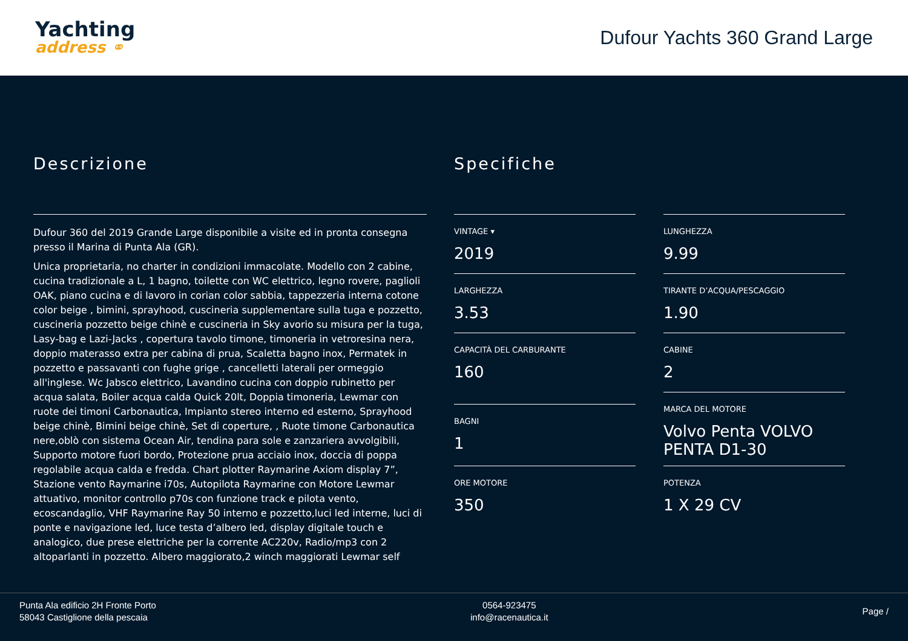Yachting
address ⚭
Dufour Yachts 360 Grand Large
Descrizione
Dufour 360 del 2019 Grande Large disponibile a visite ed in pronta consegna presso il Marina di Punta Ala (GR).
Unica proprietaria, no charter in condizioni immacolate. Modello con 2 cabine, cucina tradizionale a L, 1 bagno, toilette con WC elettrico, legno rovere, paglioli OAK, piano cucina e di lavoro in corian color sabbia, tappezzeria interna cotone color beige , bimini, sprayhood, cuscineria supplementare sulla tuga e pozzetto, cuscineria pozzetto beige chinè e cuscineria in Sky avorio su misura per la tuga, Lasy-bag e Lazi-Jacks , copertura tavolo timone, timoneria in vetroresina nera, doppio materasso extra per cabina di prua, Scaletta bagno inox, Permatek in pozzetto e passavanti con fughe grige , cancelletti laterali per ormeggio all'inglese. Wc Jabsco elettrico, Lavandino cucina con doppio rubinetto per acqua salata, Boiler acqua calda Quick 20lt, Doppia timoneria, Lewmar con ruote dei timoni Carbonautica, Impianto stereo interno ed esterno, Sprayhood beige chinè, Bimini beige chinè, Set di coperture, , Ruote timone Carbonautica nere,oblò con sistema Ocean Air, tendina para sole e zanzariera avvolgibili, Supporto motore fuori bordo, Protezione prua acciaio inox, doccia di poppa regolabile acqua calda e fredda. Chart plotter Raymarine Axiom display 7”, Stazione vento Raymarine i70s, Autopilota Raymarine con Motore Lewmar attuativo, monitor controllo p70s con funzione track e pilota vento, ecoscandaglio, VHF Raymarine Ray 50 interno e pozzetto,luci led interne, luci di ponte e navigazione led, luce testa d’albero led, display digitale touch e analogico, due prese elettriche per la corrente AC220v, Radio/mp3 con 2 altoparlanti in pozzetto. Albero maggiorato,2 winch maggiorati Lewmar self
Specifiche
VINTAGE ▾
2019
LUNGHEZZA
9.99
LARGHEZZA
3.53
TIRANTE D’ACQUA/PESCAGGIO
1.90
CAPACITÀ DEL CARBURANTE
160
CABINE
2
BAGNI
1
MARCA DEL MOTORE
Volvo Penta VOLVO PENTA D1-30
ORE MOTORE
350
POTENZA
1 X 29 CV
Punta Ala edificio 2H Fronte Porto
58043 Castiglione della pescaia
0564-923475
info@racenautica.it
Page /